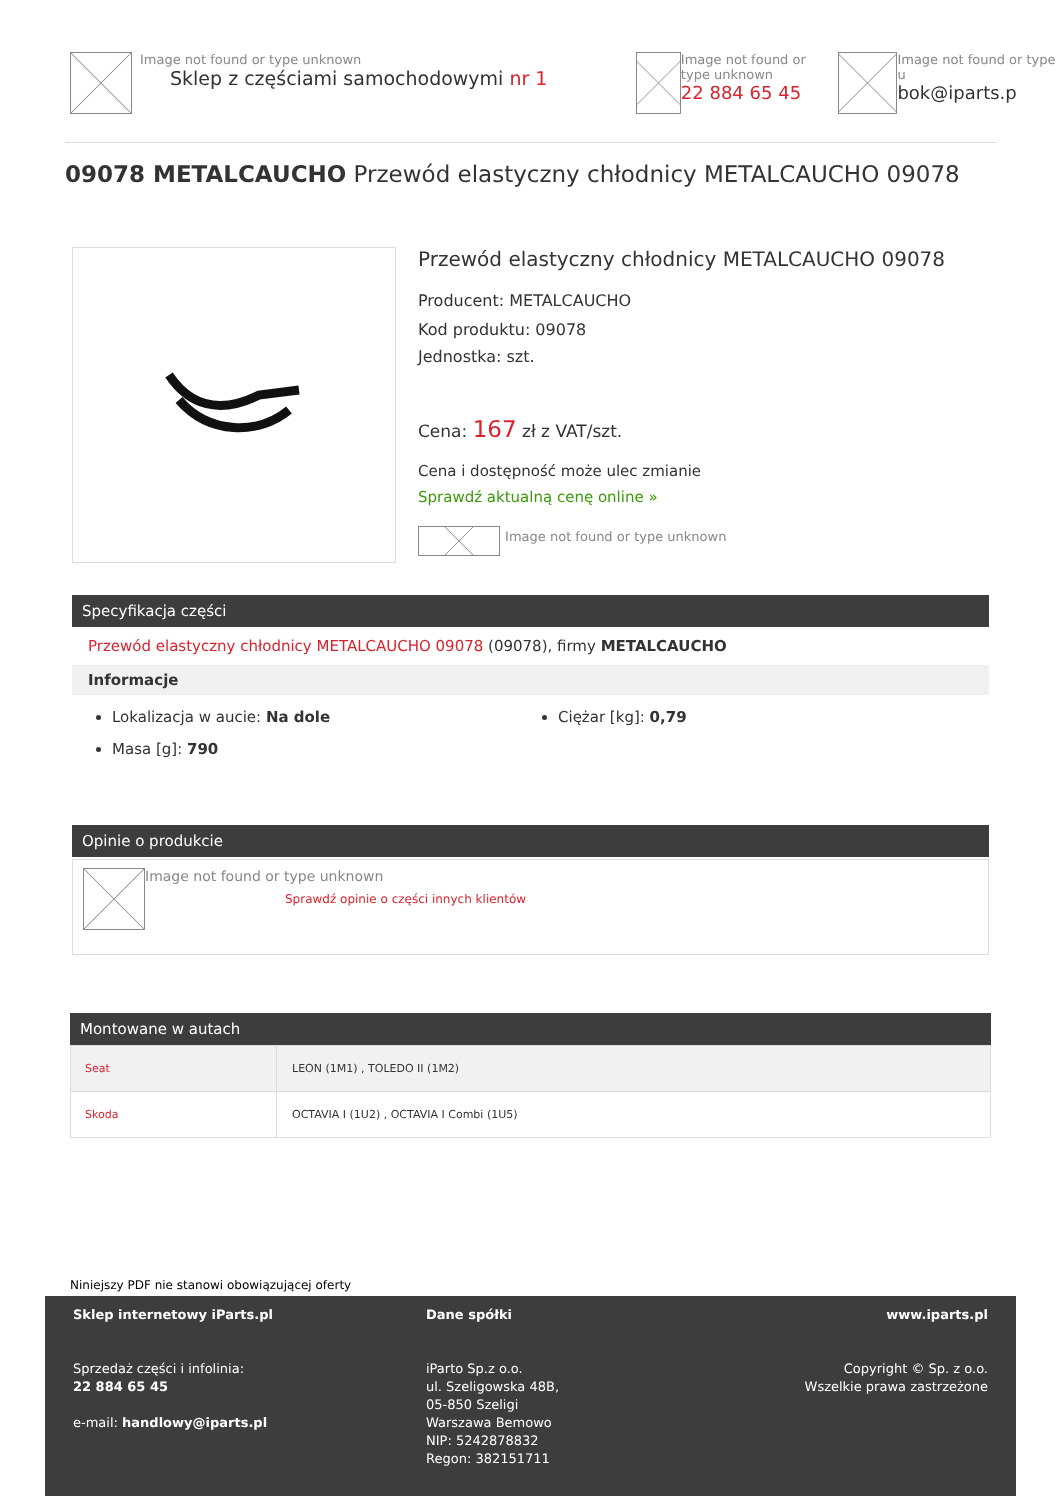Image not found or type unknown
Sklep z częściami samochodowymi nr 1
Image not found or type unknown
22 884 65 45
Image not found or type u
bok@iparts.p
09078 METALCAUCHO Przewód elastyczny chłodnicy METALCAUCHO 09078
Przewód elastyczny chłodnicy METALCAUCHO 09078
Producent: METALCAUCHO
Kod produktu: 09078
Jednostka: szt.
Cena: 167 zł z VAT/szt.
Cena i dostępność może ulec zmianie
Sprawdź aktualną cenę online »
Image not found or type unknown
Specyfikacja części
Przewód elastyczny chłodnicy METALCAUCHO 09078 (09078), firmy METALCAUCHO
Informacje
Lokalizacja w aucie: Na dole
Masa [g]: 790
Ciężar [kg]: 0,79
Opinie o produkcie
Image not found or type unknown
Sprawdź opinie o części innych klientów
Montowane w autach
| Seat | LEON (1M1) , TOLEDO II (1M2) |
| Skoda | OCTAVIA I (1U2) , OCTAVIA I Combi (1U5) |
Niniejszy PDF nie stanowi obowiązującej oferty
Sklep internetowy iParts.pl
Sprzedaż części i infolinia:
22 884 65 45
e-mail: handlowy@iparts.pl
Dane spółki
iParto Sp.z o.o.
ul. Szeligowska 48B,
05-850 Szeligi
Warszawa Bemowo
NIP: 5242878832
Regon: 382151711
www.iparts.pl
Copyright © Sp. z o.o.
Wszelkie prawa zastrzeżone